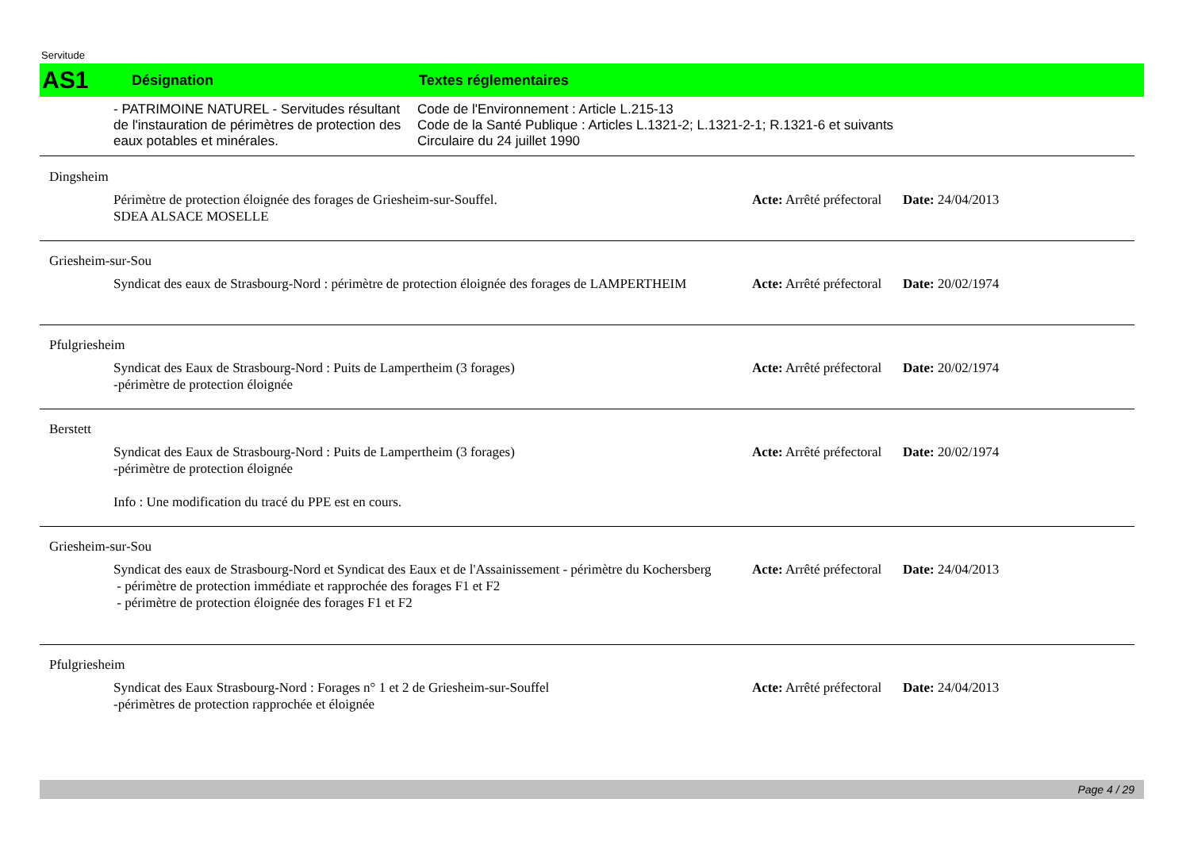Servitude
AS1 Désignation Textes réglementaires
- PATRIMOINE NATUREL - Servitudes résultant de l'instauration de périmètres de protection des eaux potables et minérales.
Code de l'Environnement : Article L.215-13
Code de la Santé Publique : Articles L.1321-2; L.1321-2-1; R.1321-6 et suivants
Circulaire du 24 juillet 1990
Dingsheim
Périmètre de protection éloignée des forages de Griesheim-sur-Souffel.
SDEA ALSACE MOSELLE
Acte: Arrêté préfectoral
Date: 24/04/2013
Griesheim-sur-Sou
Syndicat des eaux de Strasbourg-Nord : périmètre de protection éloignée des forages de LAMPERTHEIM
Acte: Arrêté préfectoral
Date: 20/02/1974
Pfulgriesheim
Syndicat des Eaux de Strasbourg-Nord : Puits de Lampertheim (3 forages)
-périmètre de protection éloignée
Acte: Arrêté préfectoral
Date: 20/02/1974
Berstett
Syndicat des Eaux de Strasbourg-Nord : Puits de Lampertheim (3 forages)
-périmètre de protection éloignée
Info : Une modification du tracé du PPE est en cours.
Acte: Arrêté préfectoral
Date: 20/02/1974
Griesheim-sur-Sou
Syndicat des eaux de Strasbourg-Nord et Syndicat des Eaux et de l'Assainissement - périmètre du Kochersberg
- périmètre de protection immédiate et rapprochée des forages F1 et F2
- périmètre de protection éloignée des forages F1 et F2
Acte: Arrêté préfectoral
Date: 24/04/2013
Pfulgriesheim
Syndicat des Eaux Strasbourg-Nord : Forages n° 1 et 2 de Griesheim-sur-Souffel
-périmètres de protection rapprochée et éloignée
Acte: Arrêté préfectoral
Date: 24/04/2013
Page 4 / 29